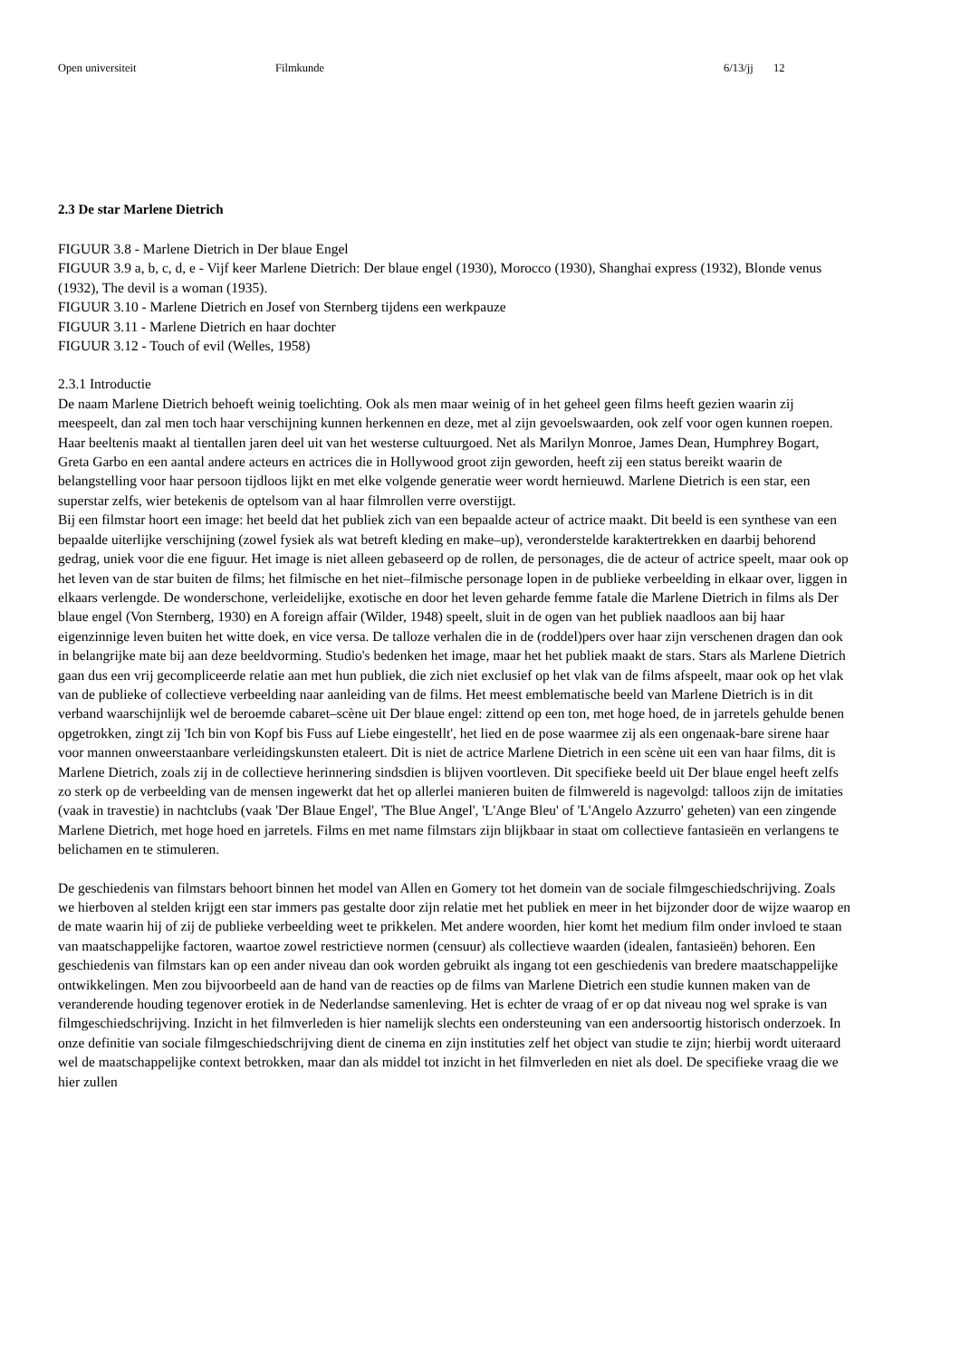Open universiteit Filmkunde 6/13/jj 12
2.3 De star Marlene Dietrich
FIGUUR 3.8 - Marlene Dietrich in Der blaue Engel
FIGUUR 3.9 a, b, c, d, e - Vijf keer Marlene Dietrich: Der blaue engel (1930), Morocco (1930), Shanghai express (1932), Blonde venus (1932), The devil is a woman (1935).
FIGUUR 3.10 - Marlene Dietrich en Josef von Sternberg tijdens een werkpauze
FIGUUR 3.11 - Marlene Dietrich en haar dochter
FIGUUR 3.12 - Touch of evil (Welles, 1958)
2.3.1 Introductie
De naam Marlene Dietrich behoeft weinig toelichting. Ook als men maar weinig of in het geheel geen films heeft gezien waarin zij meespeelt, dan zal men toch haar verschijning kunnen herkennen en deze, met al zijn gevoelswaarden, ook zelf voor ogen kunnen roepen. Haar beeltenis maakt al tientallen jaren deel uit van het westerse cultuurgoed. Net als Marilyn Monroe, James Dean, Humphrey Bogart, Greta Garbo en een aantal andere acteurs en actrices die in Hollywood groot zijn geworden, heeft zij een status bereikt waarin de belangstelling voor haar persoon tijdloos lijkt en met elke volgende generatie weer wordt hernieuwd. Marlene Dietrich is een star, een superstar zelfs, wier betekenis de optelsom van al haar filmrollen verre overstijgt.
Bij een filmstar hoort een image: het beeld dat het publiek zich van een bepaalde acteur of actrice maakt. Dit beeld is een synthese van een bepaalde uiterlijke verschijning (zowel fysiek als wat betreft kleding en make–up), veronderstelde karaktertrekken en daarbij behorend gedrag, uniek voor die ene figuur. Het image is niet alleen gebaseerd op de rollen, de personages, die de acteur of actrice speelt, maar ook op het leven van de star buiten de films; het filmische en het niet–filmische personage lopen in de publieke verbeelding in elkaar over, liggen in elkaars verlengde. De wonderschone, verleidelijke, exotische en door het leven geharde femme fatale die Marlene Dietrich in films als Der blaue engel (Von Sternberg, 1930) en A foreign affair (Wilder, 1948) speelt, sluit in de ogen van het publiek naadloos aan bij haar eigenzinnige leven buiten het witte doek, en vice versa. De talloze verhalen die in de (roddel)pers over haar zijn verschenen dragen dan ook in belangrijke mate bij aan deze beeldvorming. Studio's bedenken het image, maar het het publiek maakt de stars. Stars als Marlene Dietrich gaan dus een vrij gecompliceerde relatie aan met hun publiek, die zich niet exclusief op het vlak van de films afspeelt, maar ook op het vlak van de publieke of collectieve verbeelding naar aanleiding van de films. Het meest emblematische beeld van Marlene Dietrich is in dit verband waarschijnlijk wel de beroemde cabaret–scène uit Der blaue engel: zittend op een ton, met hoge hoed, de in jarretels gehulde benen opgetrokken, zingt zij 'Ich bin von Kopf bis Fuss auf Liebe eingestellt', het lied en de pose waarmee zij als een ongenaak-bare sirene haar voor mannen onweerstaanbare verleidingskunsten etaleert. Dit is niet de actrice Marlene Dietrich in een scène uit een van haar films, dit is Marlene Dietrich, zoals zij in de collectieve herinnering sindsdien is blijven voortleven. Dit specifieke beeld uit Der blaue engel heeft zelfs zo sterk op de verbeelding van de mensen ingewerkt dat het op allerlei manieren buiten de filmwereld is nagevolgd: talloos zijn de imitaties (vaak in travestie) in nachtclubs (vaak 'Der Blaue Engel', 'The Blue Angel', 'L'Ange Bleu' of 'L'Angelo Azzurro' geheten) van een zingende Marlene Dietrich, met hoge hoed en jarretels. Films en met name filmstars zijn blijkbaar in staat om collectieve fantasieën en verlangens te belichamen en te stimuleren.
De geschiedenis van filmstars behoort binnen het model van Allen en Gomery tot het domein van de sociale filmgeschiedschrijving. Zoals we hierboven al stelden krijgt een star immers pas gestalte door zijn relatie met het publiek en meer in het bijzonder door de wijze waarop en de mate waarin hij of zij de publieke verbeelding weet te prikkelen. Met andere woorden, hier komt het medium film onder invloed te staan van maatschappelijke factoren, waartoe zowel restrictieve normen (censuur) als collectieve waarden (idealen, fantasieën) behoren. Een geschiedenis van filmstars kan op een ander niveau dan ook worden gebruikt als ingang tot een geschiedenis van bredere maatschappelijke ontwikkelingen. Men zou bijvoorbeeld aan de hand van de reacties op de films van Marlene Dietrich een studie kunnen maken van de veranderende houding tegenover erotiek in de Nederlandse samenleving. Het is echter de vraag of er op dat niveau nog wel sprake is van filmgeschiedschrijving. Inzicht in het filmverleden is hier namelijk slechts een ondersteuning van een andersoortig historisch onderzoek. In onze definitie van sociale filmgeschiedschrijving dient de cinema en zijn instituties zelf het object van studie te zijn; hierbij wordt uiteraard wel de maatschappelijke context betrokken, maar dan als middel tot inzicht in het filmverleden en niet als doel. De specifieke vraag die we hier zullen